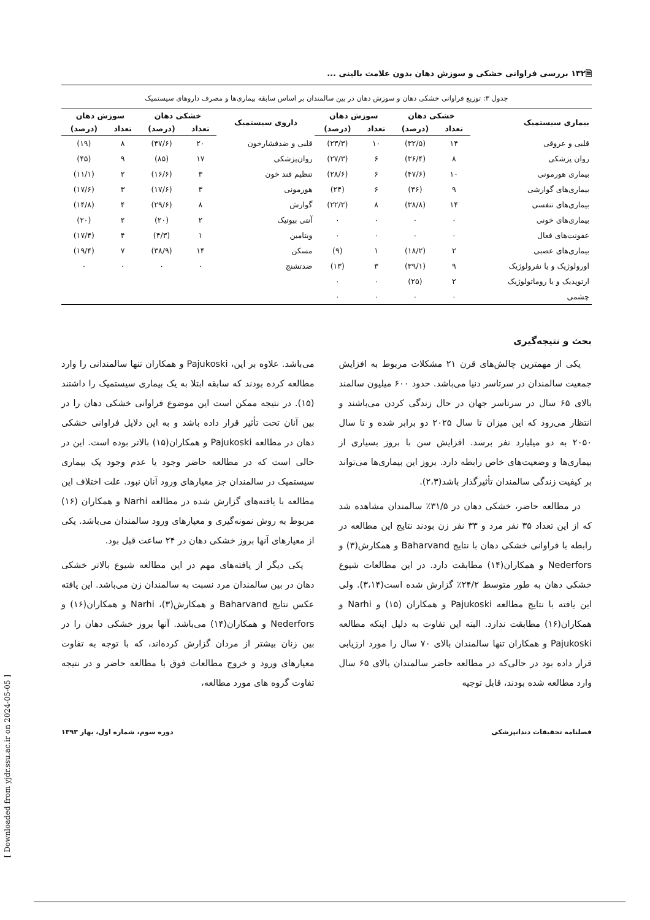🗎۱۳۲ بررسی فراوانی خشکی و سوزش دهان بدون علامت بالینی ...
جدول ۳: توزیع فراوانی خشکی دهان و سوزش دهان در بین سالمندان بر اساس سابقه بیماری‌ها و مصرف داروهای سیستمیک
| بیماری سیستمیک | خشکی دهان | | سوزش دهان | | داروی سیستمیک | خشکی دهان | | سوزش دهان | |
| --- | --- | --- | --- | --- | --- | --- | --- | --- | --- |
| | تعداد | (درصد) | تعداد | (درصد) | | تعداد | (درصد) | تعداد | (درصد) |
| قلبی و عروقی | ۱۴ | (۳۲/۵) | ۱۰ | (۲۳/۳) | قلبی و ضدفشارخون | ۲۰ | (۴۷/۶) | ۸ | (۱۹) |
| روان پزشکی | ۸ | (۳۶/۴) | ۶ | (۲۷/۳) | روان‌پزشکی | ۱۷ | (۸۵) | ۹ | (۴۵) |
| بیماری هورمونی | ۱۰ | (۴۷/۶) | ۶ | (۲۸/۶) | تنظیم قند خون | ۳ | (۱۶/۶) | ۲ | (۱۱/۱) |
| بیماری‌های گوارشی | ۹ | (۳۶) | ۶ | (۲۴) | هورمونی | ۳ | (۱۷/۶) | ۳ | (۱۷/۶) |
| بیماری‌های تنفسی | ۱۴ | (۳۸/۸) | ۸ | (۲۲/۲) | گوارش | ۸ | (۲۹/۶) | ۴ | (۱۴/۸) |
| بیماری‌های خونی | ۰ | ۰ | ۰ | ۰ | آنتی بیوتیک | ۲ | (۲۰) | ۲ | (۲۰) |
| عفونت‌های فعال | ۰ | ۰ | ۰ | ۰ | ویتامین | ۱ | (۴/۳) | ۴ | (۱۷/۴) |
| بیماری‌های عصبی | ۲ | (۱۸/۲) | ۱ | (۹) | مسکن | ۱۴ | (۳۸/۹) | ۷ | (۱۹/۴) |
| اورولوژیک و یا نفرولوژیک | ۹ | (۳۹/۱) | ۳ | (۱۳) | ضدتشنج | ۰ | ۰ | ۰ | ۰ |
| ارتوپدیک و یا روماتولوژیک | ۲ | (۲۵) | ۰ | ۰ | | | | | |
| چشمی | ۰ | ۰ | ۰ | ۰ | | | | | |
بحث و نتیجه‌گیری
یکی از مهمترین چالش‌های قرن ۲۱ مشکلات مربوط به افزایش جمعیت سالمندان در سرتاسر دنیا می‌باشد. حدود ۶۰۰ میلیون سالمند بالای ۶۵ سال در سرتاسر جهان در حال زندگی کردن می‌باشند و انتظار می‌رود که این میزان تا سال ۲۰۲۵ دو برابر شده و تا سال ۲۰۵۰ به دو میلیارد نفر برسد. افزایش سن با بروز بسیاری از بیماری‌ها و وضعیت‌های خاص رابطه دارد. بروز این بیماری‌ها می‌تواند بر کیفیت زندگی سالمندان تأثیرگذار باشد(۲،۳).
در مطالعه حاضر، خشکی دهان در ۳۱/۵٪ سالمندان مشاهده شد که از این تعداد ۳۵ نفر مرد و ۳۳ نفر زن بودند نتایج این مطالعه در رابطه با فراوانی خشکی دهان با نتایج Baharvand و همکارش(۳) و Nederfors و همکاران(۱۴) مطابقت دارد. در این مطالعات شیوع خشکی دهان به طور متوسط ۲۴/۲٪ گزارش شده است(۳،۱۴). ولی این یافته با نتایج مطالعه Pajukoski و همکاران (۱۵) و Narhi و همکاران(۱۶) مطابقت ندارد. البته این تفاوت به دلیل اینکه مطالعه Pajukoski و همکاران تنها سالمندان بالای ۷۰ سال را مورد ارزیابی قرار داده بود در حالی‌که در مطالعه حاضر سالمندان بالای ۶۵ سال وارد مطالعه شده بودند، قابل توجیه
می‌باشد. علاوه بر این، Pajukoski و همکاران تنها سالمندانی را وارد مطالعه کرده بودند که سابقه ابتلا به یک بیماری سیستمیک را داشتند (۱۵). در نتیجه ممکن است این موضوع فراوانی خشکی دهان را در بین آنان تحت تأثیر قرار داده باشد و به این دلایل فراوانی خشکی دهان در مطالعه Pajukoski و همکاران(۱۵) بالاتر بوده است. این در حالی است که در مطالعه حاضر وجود یا عدم وجود یک بیماری سیستمیک در سالمندان جز معیارهای ورود آنان نبود. علت اختلاف این مطالعه با یافته‌های گزارش شده در مطالعه Narhi و همکاران (۱۶) مربوط به روش نمونه‌گیری و معیارهای ورود سالمندان می‌باشد. یکی از معیارهای آنها بروز خشکی دهان در ۲۴ ساعت قبل بود.
یکی دیگر از یافته‌های مهم در این مطالعه شیوع بالاتر خشکی دهان در بین سالمندان مرد نسبت به سالمندان زن می‌باشد. این یافته عکس نتایج Baharvand و همکارش(۳)، Narhi و همکاران(۱۶) و Nederfors و همکاران(۱۴) می‌باشد. آنها بروز خشکی دهان را در بین زنان بیشتر از مردان گزارش کرده‌اند، که با توجه به تفاوت معیارهای ورود و خروج مطالعات فوق با مطالعه حاضر و در نتیجه تفاوت گروه های مورد مطالعه،
فصلنامه تحقیقات دندانپزشکی دوره سوم، شماره اول، بهار ۱۳۹۳
[ Downloaded from yjdr.ssu.ac.ir on 2024-05-05 ]